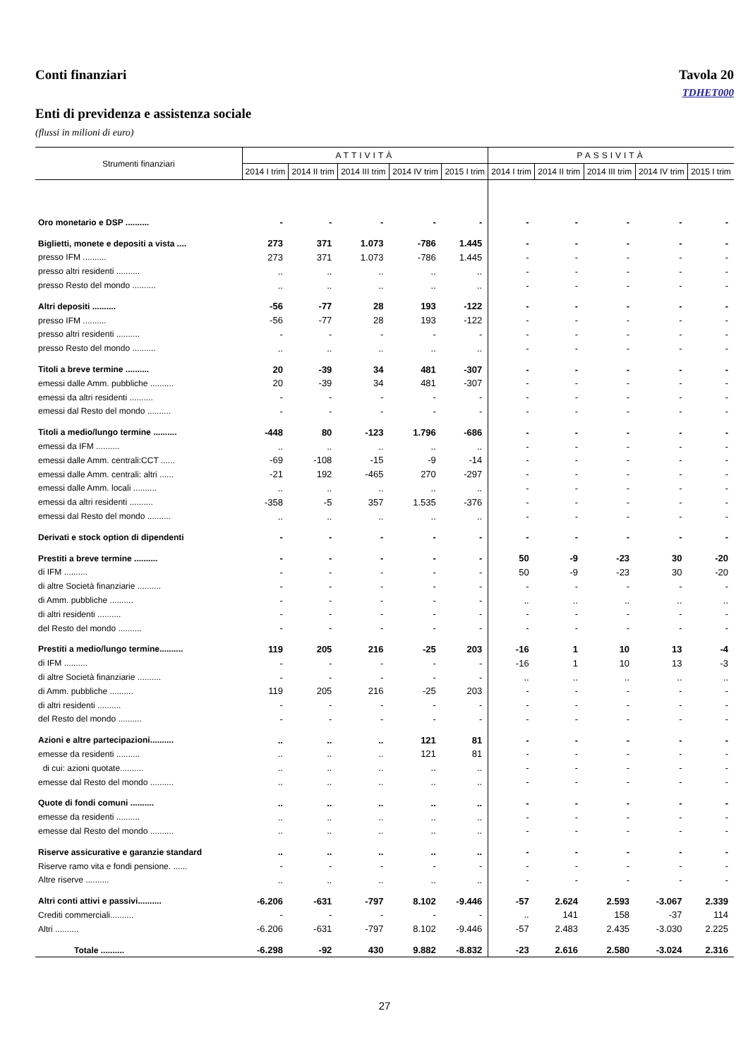Conti finanziari Tavola 20
TDHET000
Enti di previdenza e assistenza sociale
(flussi in milioni di euro)
| Strumenti finanziari | ATTIVITÀ | | | | | PASSIVITÀ | | | | |
| --- | --- | --- | --- | --- | --- | --- | --- | --- | --- | --- |
| | 2014 I trim | 2014 II trim | 2014 III trim | 2014 IV trim | 2015 I trim | 2014 I trim | 2014 II trim | 2014 III trim | 2014 IV trim | 2015 I trim |
| Oro monetario e DSP .......... | - | - | - | - | - | - | - | - | - | - |
| Biglietti, monete e depositi a vista .... | 273 | 371 | 1.073 | -786 | 1.445 | - | - | - | - | - |
| presso IFM .......... | 273 | 371 | 1.073 | -786 | 1.445 | - | - | - | - | - |
| presso altri residenti .......... | .. | .. | .. | .. | .. | - | - | - | - | - |
| presso Resto del mondo .......... | .. | .. | .. | .. | .. | - | - | - | - | - |
| Altri depositi .......... | -56 | -77 | 28 | 193 | -122 | - | - | - | - | - |
| presso IFM .......... | -56 | -77 | 28 | 193 | -122 | - | - | - | - | - |
| presso altri residenti .......... | - | - | - | - | - | - | - | - | - | - |
| presso Resto del mondo .......... | .. | .. | .. | .. | .. | - | - | - | - | - |
| Titoli a breve termine .......... | 20 | -39 | 34 | 481 | -307 | - | - | - | - | - |
| emessi dalle Amm. pubbliche .......... | 20 | -39 | 34 | 481 | -307 | - | - | - | - | - |
| emessi da altri residenti .......... | - | - | - | - | - | - | - | - | - | - |
| emessi dal Resto del mondo .......... | - | - | - | - | - | - | - | - | - | - |
| Titoli a medio/lungo termine .......... | -448 | 80 | -123 | 1.796 | -686 | - | - | - | - | - |
| emessi da IFM .......... | .. | .. | .. | .. | .. | - | - | - | - | - |
| emessi dalle Amm. centrali:CCT ...... | -69 | -108 | -15 | -9 | -14 | - | - | - | - | - |
| emessi dalle Amm. centrali: altri ...... | -21 | 192 | -465 | 270 | -297 | - | - | - | - | - |
| emessi dalle Amm. locali .......... | .. | .. | .. | .. | .. | - | - | - | - | - |
| emessi da altri residenti .......... | -358 | -5 | 357 | 1.535 | -376 | - | - | - | - | - |
| emessi dal Resto del mondo .......... | .. | .. | .. | .. | .. | - | - | - | - | - |
| Derivati e stock option di dipendenti | - | - | - | - | - | - | - | - | - | - |
| Prestiti a breve termine .......... | - | - | - | - | - | 50 | -9 | -23 | 30 | -20 |
| di IFM .......... | - | - | - | - | - | 50 | -9 | -23 | 30 | -20 |
| di altre Società finanziarie .......... | - | - | - | - | - | - | - | - | - | - |
| di Amm. pubbliche .......... | - | - | - | - | - | .. | .. | .. | .. | .. |
| di altri residenti .......... | - | - | - | - | - | - | - | - | - | - |
| del Resto del mondo .......... | - | - | - | - | - | - | - | - | - | - |
| Prestiti a medio/lungo termine.......... | 119 | 205 | 216 | -25 | 203 | -16 | 1 | 10 | 13 | -4 |
| di IFM .......... | - | - | - | - | - | -16 | 1 | 10 | 13 | -3 |
| di altre Società finanziarie .......... | - | - | - | - | - | .. | .. | .. | .. | .. |
| di Amm. pubbliche .......... | 119 | 205 | 216 | -25 | 203 | - | - | - | - | - |
| di altri residenti .......... | - | - | - | - | - | - | - | - | - | - |
| del Resto del mondo .......... | - | - | - | - | - | - | - | - | - | - |
| Azioni e altre partecipazioni.......... | .. | .. | .. | 121 | 81 | - | - | - | - | - |
| emesse da residenti .......... | .. | .. | .. | 121 | 81 | - | - | - | - | - |
| di cui: azioni quotate.......... | .. | .. | .. | .. | .. | - | - | - | - | - |
| emesse dal Resto del mondo .......... | .. | .. | .. | .. | .. | - | - | - | - | - |
| Quote di fondi comuni .......... | .. | .. | .. | .. | .. | - | - | - | - | - |
| emesse da residenti .......... | .. | .. | .. | .. | .. | - | - | - | - | - |
| emesse dal Resto del mondo .......... | .. | .. | .. | .. | .. | - | - | - | - | - |
| Riserve assicurative e garanzie standard | .. | .. | .. | .. | .. | - | - | - | - | - |
| Riserve ramo vita e fondi pensione. ...... | - | - | - | - | - | - | - | - | - | - |
| Altre riserve .......... | .. | .. | .. | .. | .. | - | - | - | - | - |
| Altri conti attivi e passivi.......... | -6.206 | -631 | -797 | 8.102 | -9.446 | -57 | 2.624 | 2.593 | -3.067 | 2.339 |
| Crediti commerciali.......... | - | - | - | - | - | .. | 141 | 158 | -37 | 114 |
| Altri .......... | -6.206 | -631 | -797 | 8.102 | -9.446 | -57 | 2.483 | 2.435 | -3.030 | 2.225 |
| Totale .......... | -6.298 | -92 | 430 | 9.882 | -8.832 | -23 | 2.616 | 2.580 | -3.024 | 2.316 |
27